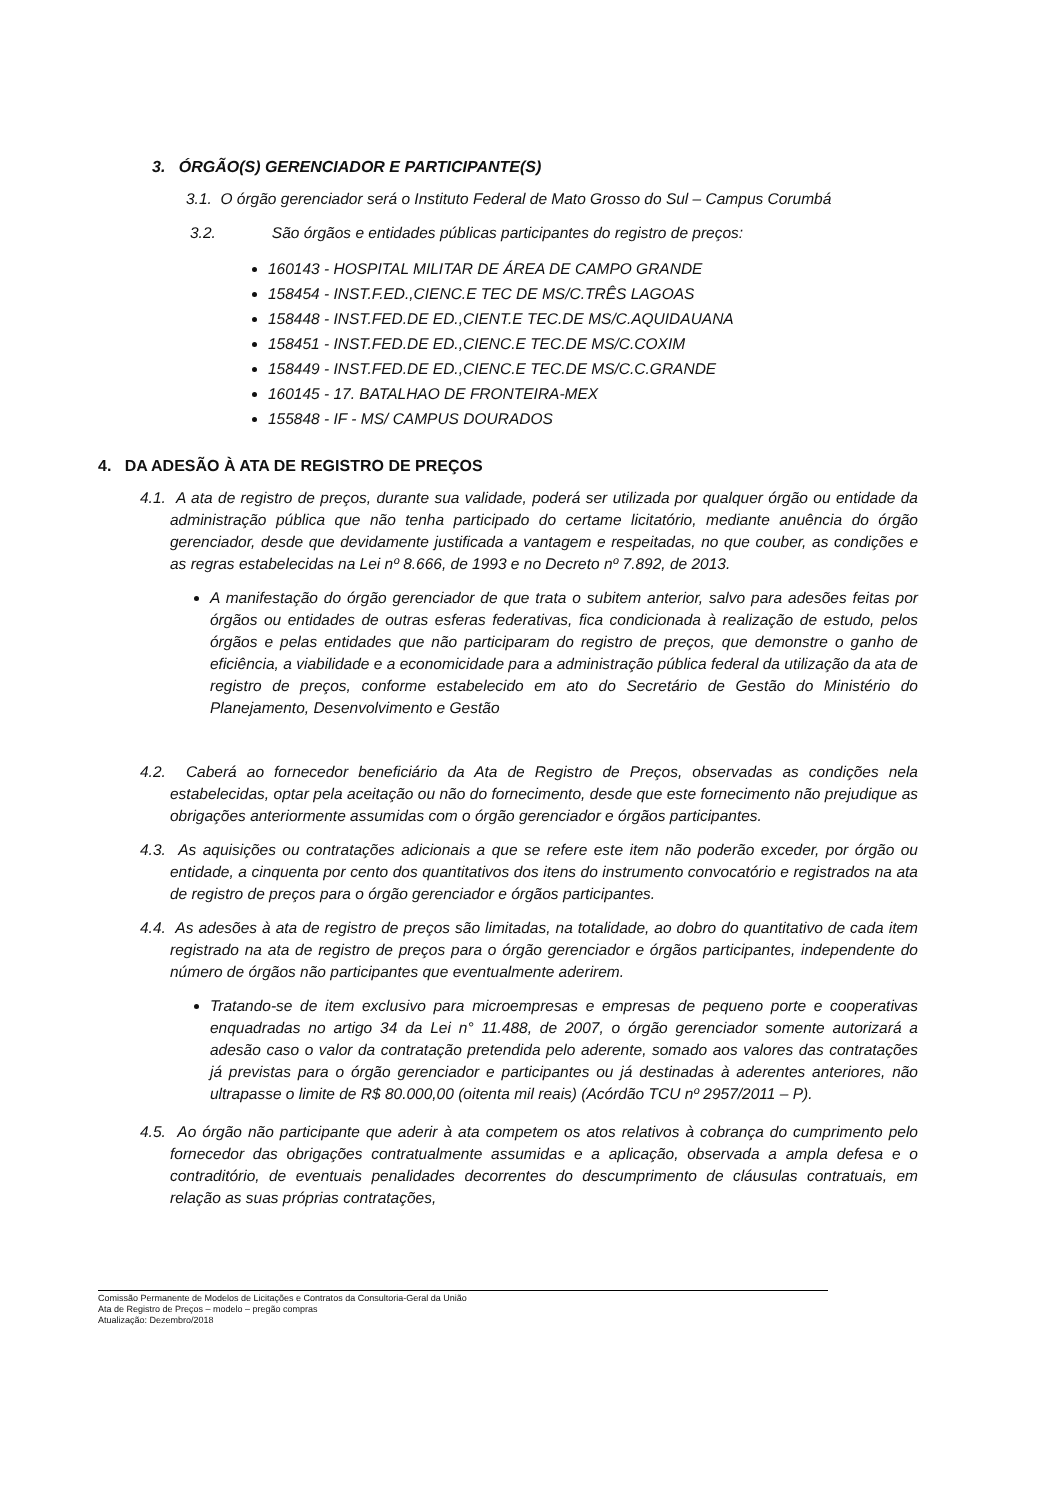3. ÓRGÃO(S) GERENCIADOR E PARTICIPANTE(S)
3.1. O órgão gerenciador será o Instituto Federal de Mato Grosso do Sul – Campus Corumbá
3.2. São órgãos e entidades públicas participantes do registro de preços:
160143 - HOSPITAL MILITAR DE ÁREA DE CAMPO GRANDE
158454 - INST.F.ED.,CIENC.E TEC DE MS/C.TRÊS LAGOAS
158448 - INST.FED.DE ED.,CIENT.E TEC.DE MS/C.AQUIDAUANA
158451 - INST.FED.DE ED.,CIENC.E TEC.DE MS/C.COXIM
158449 - INST.FED.DE ED.,CIENC.E TEC.DE MS/C.C.GRANDE
160145 - 17. BATALHAO DE FRONTEIRA-MEX
155848 - IF - MS/ CAMPUS DOURADOS
4. DA ADESÃO À ATA DE REGISTRO DE PREÇOS
4.1. A ata de registro de preços, durante sua validade, poderá ser utilizada por qualquer órgão ou entidade da administração pública que não tenha participado do certame licitatório, mediante anuência do órgão gerenciador, desde que devidamente justificada a vantagem e respeitadas, no que couber, as condições e as regras estabelecidas na Lei nº 8.666, de 1993 e no Decreto nº 7.892, de 2013.
A manifestação do órgão gerenciador de que trata o subitem anterior, salvo para adesões feitas por órgãos ou entidades de outras esferas federativas, fica condicionada à realização de estudo, pelos órgãos e pelas entidades que não participaram do registro de preços, que demonstre o ganho de eficiência, a viabilidade e a economicidade para a administração pública federal da utilização da ata de registro de preços, conforme estabelecido em ato do Secretário de Gestão do Ministério do Planejamento, Desenvolvimento e Gestão
4.2. Caberá ao fornecedor beneficiário da Ata de Registro de Preços, observadas as condições nela estabelecidas, optar pela aceitação ou não do fornecimento, desde que este fornecimento não prejudique as obrigações anteriormente assumidas com o órgão gerenciador e órgãos participantes.
4.3. As aquisições ou contratações adicionais a que se refere este item não poderão exceder, por órgão ou entidade, a cinquenta por cento dos quantitativos dos itens do instrumento convocatório e registrados na ata de registro de preços para o órgão gerenciador e órgãos participantes.
4.4. As adesões à ata de registro de preços são limitadas, na totalidade, ao dobro do quantitativo de cada item registrado na ata de registro de preços para o órgão gerenciador e órgãos participantes, independente do número de órgãos não participantes que eventualmente aderirem.
Tratando-se de item exclusivo para microempresas e empresas de pequeno porte e cooperativas enquadradas no artigo 34 da Lei n° 11.488, de 2007, o órgão gerenciador somente autorizará a adesão caso o valor da contratação pretendida pelo aderente, somado aos valores das contratações já previstas para o órgão gerenciador e participantes ou já destinadas à aderentes anteriores, não ultrapasse o limite de R$ 80.000,00 (oitenta mil reais) (Acórdão TCU nº 2957/2011 – P).
4.5. Ao órgão não participante que aderir à ata competem os atos relativos à cobrança do cumprimento pelo fornecedor das obrigações contratualmente assumidas e a aplicação, observada a ampla defesa e o contraditório, de eventuais penalidades decorrentes do descumprimento de cláusulas contratuais, em relação as suas próprias contratações,
Comissão Permanente de Modelos de Licitações e Contratos da Consultoria-Geral da União
Ata de Registro de Preços – modelo – pregão compras
Atualização: Dezembro/2018